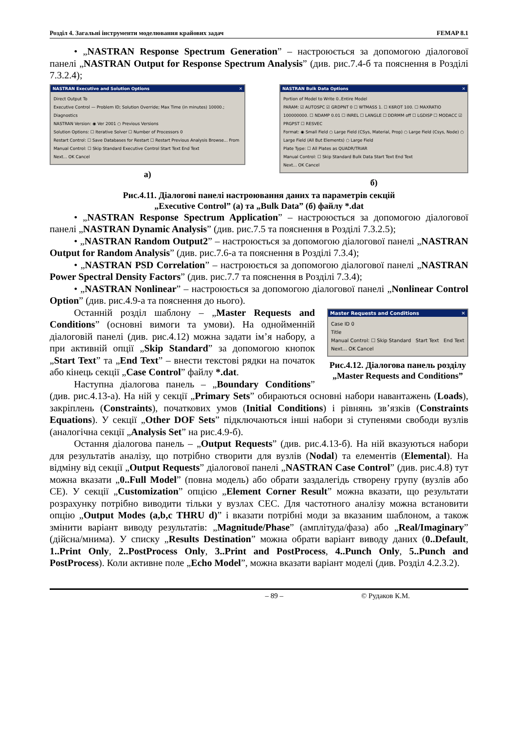Розділ 4. Загальні інструменти моделювання крайових задач FEMAP 8.1
• „NASTRAN Response Spectrum Generation” – настроюється за допомогою діалогової панелі „NASTRAN Output for Response Spectrum Analysis” (див. рис.7.4-б та пояснення в Розділі 7.3.2.4);
NASTRAN Executive and Solution Options ✕
Direct Output To
Executive Control — Problem ID; Solution Override; Max Time (in minutes) 10000.; Diagnostics
NASTRAN Version: ◉ Ver 2001 ○ Previous Versions
Solution Options: ☐ Iterative Solver ☐ Number of Processors 0
Restart Control: ☐ Save Databases for Restart ☐ Restart Previous Analysis Browse... From
Manual Control: ☐ Skip Standard Executive Control Start Text End Text
Next... OK Cancel
а)
NASTRAN Bulk Data Options ✕
Portion of Model to Write 0..Entire Model
PARAM: ☑ AUTOSPC ☑ GRDPNT 0 ☐ WTMASS 1. ☐ K6ROT 100. ☐ MAXRATIO 100000000. ☐ NDAMP 0.01 ☐ INREL ☐ LANGLE ☐ DDRMM off ☐ LGDISP ☐ MODACC ☑ PRGPST ☐ RESVEC
Format: ◉ Small Field ○ Large Field (CSys, Material, Prop) ○ Large Field (Csys, Node) ○ Large Field (All But Elements) ○ Large Field
Plate Type: ☐ All Plates as QUADR/TRIAR
Manual Control: ☐ Skip Standard Bulk Data Start Text End Text
Next... OK Cancel
б)
Рис.4.11. Діалогові панелі настроювання даних та параметрів секцій
„Executive Control” (а) та „Bulk Data” (б) файлу *.dat
• „NASTRAN Response Spectrum Application” – настроюється за допомогою діалогової панелі „NASTRAN Dynamic Analysis” (див. рис.7.5 та пояснення в Розділі 7.3.2.5);
• „NASTRAN Random Output2” – настроюється за допомогою діалогової панелі „NASTRAN Output for Random Analysis” (див. рис.7.6-а та пояснення в Розділі 7.3.4);
• „NASTRAN PSD Correlation” – настроюється за допомогою діалогової панелі „NASTRAN Power Spectral Density Factors” (див. рис.7.7 та пояснення в Розділі 7.3.4);
• „NASTRAN Nonlinear” – настроюється за допомогою діалогової панелі „Nonlinear Control Option” (див. рис.4.9-а та пояснення до нього).
Master Requests and Conditions ✕
Case ID 0
Title
Manual Control: ☐ Skip Standard Start Text End Text
Next... OK Cancel
Рис.4.12. Діалогова панель розділу „Master Requests and Conditions”
Останній розділ шаблону – „Master Requests and Conditions” (основні вимоги та умови). На однойменній діалоговій панелі (див. рис.4.12) можна задати ім’я набору, а при активній опції „Skip Standard” за допомогою кнопок „Start Text” та „End Text” – внести текстові рядки на початок або кінець секції „Case Control” файлу *.dat.
Наступна діалогова панель – „Boundary Conditions” (див. рис.4.13-а). На ній у секції „Primary Sets” обираються основні набори навантажень (Loads), закріплень (Constraints), початкових умов (Initial Conditions) і рівнянь зв’язків (Constraints Equations). У секції „Other DOF Sets” підключаються інші набори зі ступенями свободи вузлів (аналогічна секції „Analysis Set” на рис.4.9-б).
Остання діалогова панель – „Output Requests” (див. рис.4.13-б). На ній вказуються набори для результатів аналізу, що потрібно створити для вузлів (Nodal) та елементів (Elemental). На відміну від секції „Output Requests” діалогової панелі „NASTRAN Case Control” (див. рис.4.8) тут можна вказати „0..Full Model” (повна модель) або обрати заздалегідь створену групу (вузлів або СЕ). У секції „Customization” опцією „Element Corner Result” можна вказати, що результати розрахунку потрібно виводити тільки у вузлах СЕС. Для частотного аналізу можна встановити опцію „Output Modes (a,b,c THRU d)” і вказати потрібні моди за вказаним шаблоном, а також змінити варіант виводу результатів: „Magnitude/Phase” (амплітуда/фаза) або „Real/Imaginary” (дійсна/мнима). У списку „Results Destination” можна обрати варіант виводу даних (0..Default, 1..Print Only, 2..PostProcess Only, 3..Print and PostProcess, 4..Punch Only, 5..Punch and PostProcess). Коли активне поле „Echo Model”, можна вказати варіант моделі (див. Розділ 4.2.3.2).
– 89 – © Рудаков К.М.